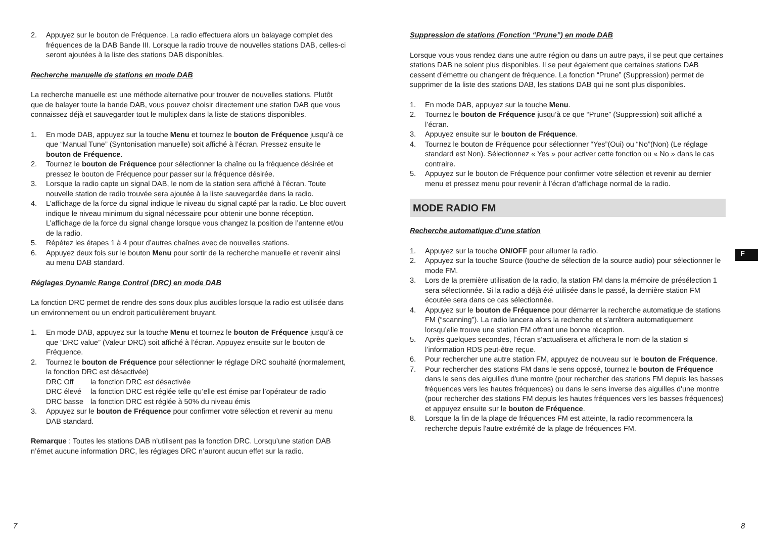2. Appuyez sur le bouton de Fréquence. La radio effectuera alors un balayage complet des fréquences de la DAB Bande III. Lorsque la radio trouve de nouvelles stations DAB, celles-ci seront ajoutées à la liste des stations DAB disponibles.
Recherche manuelle de stations en mode DAB
La recherche manuelle est une méthode alternative pour trouver de nouvelles stations. Plutôt que de balayer toute la bande DAB, vous pouvez choisir directement une station DAB que vous connaissez déjà et sauvegarder tout le multiplex dans la liste de stations disponibles.
1. En mode DAB, appuyez sur la touche Menu et tournez le bouton de Fréquence jusqu’à ce que “Manual Tune” (Syntonisation manuelle) soit affiché à l’écran. Pressez ensuite le bouton de Fréquence.
2. Tournez le bouton de Fréquence pour sélectionner la chaîne ou la fréquence désirée et pressez le bouton de Fréquence pour passer sur la fréquence désirée.
3. Lorsque la radio capte un signal DAB, le nom de la station sera affiché à l’écran. Toute nouvelle station de radio trouvée sera ajoutée à la liste sauvegardée dans la radio.
4. L’affichage de la force du signal indique le niveau du signal capté par la radio. Le bloc ouvert indique le niveau minimum du signal nécessaire pour obtenir une bonne réception. L’affichage de la force du signal change lorsque vous changez la position de l’antenne et/ou de la radio.
5. Répétez les étapes 1 à 4 pour d’autres chaînes avec de nouvelles stations.
6. Appuyez deux fois sur le bouton Menu pour sortir de la recherche manuelle et revenir ainsi au menu DAB standard.
Réglages Dynamic Range Control (DRC) en mode DAB
La fonction DRC permet de rendre des sons doux plus audibles lorsque la radio est utilisée dans un environnement ou un endroit particulièrement bruyant.
1. En mode DAB, appuyez sur la touche Menu et tournez le bouton de Fréquence jusqu’à ce que “DRC value” (Valeur DRC) soit affiché à l’écran. Appuyez ensuite sur le bouton de Fréquence.
2. Tournez le bouton de Fréquence pour sélectionner le réglage DRC souhaité (normalement, la fonction DRC est désactivée)
| DRC Off | la fonction DRC est désactivée |
| DRC élevé | la fonction DRC est réglée telle qu’elle est émise par l’opérateur de radio |
| DRC basse | la fonction DRC est réglée à 50% du niveau émis |
3. Appuyez sur le bouton de Fréquence pour confirmer votre sélection et revenir au menu DAB standard.
Remarque : Toutes les stations DAB n’utilisent pas la fonction DRC. Lorsqu’une station DAB n’émet aucune information DRC, les réglages DRC n’auront aucun effet sur la radio.
Suppression de stations (Fonction “Prune”) en mode DAB
Lorsque vous vous rendez dans une autre région ou dans un autre pays, il se peut que certaines stations DAB ne soient plus disponibles. Il se peut également que certaines stations DAB cessent d’émettre ou changent de fréquence. La fonction “Prune” (Suppression) permet de supprimer de la liste des stations DAB, les stations DAB qui ne sont plus disponibles.
1. En mode DAB, appuyez sur la touche Menu.
2. Tournez le bouton de Fréquence jusqu’à ce que “Prune” (Suppression) soit affiché a l’écran.
3. Appuyez ensuite sur le bouton de Fréquence.
4. Tournez le bouton de Fréquence pour sélectionner “Yes”(Oui) ou “No”(Non) (Le réglage standard est Non). Sélectionnez « Yes » pour activer cette fonction ou « No » dans le cas contraire.
5. Appuyez sur le bouton de Fréquence pour confirmer votre sélection et revenir au dernier menu et pressez menu pour revenir à l’écran d’affichage normal de la radio.
MODE RADIO FM
Recherche automatique d’une station
1. Appuyez sur la touche ON/OFF pour allumer la radio.
2. Appuyez sur la touche Source (touche de sélection de la source audio) pour sélectionner le mode FM.
3. Lors de la première utilisation de la radio, la station FM dans la mémoire de présélection 1 sera sélectionnée. Si la radio a déjà été utilisée dans le passé, la dernière station FM écoutée sera dans ce cas sélectionnée.
4. Appuyez sur le bouton de Fréquence pour démarrer la recherche automatique de stations FM (“scanning”). La radio lancera alors la recherche et s'arrêtera automatiquement lorsqu’elle trouve une station FM offrant une bonne réception.
5. Après quelques secondes, l’écran s’actualisera et affichera le nom de la station si l’information RDS peut-être reçue.
6. Pour rechercher une autre station FM, appuyez de nouveau sur le bouton de Fréquence.
7. Pour rechercher des stations FM dans le sens opposé, tournez le bouton de Fréquence dans le sens des aiguilles d'une montre (pour rechercher des stations FM depuis les basses fréquences vers les hautes fréquences) ou dans le sens inverse des aiguilles d'une montre (pour rechercher des stations FM depuis les hautes fréquences vers les basses fréquences) et appuyez ensuite sur le bouton de Fréquence.
8. Lorsque la fin de la plage de fréquences FM est atteinte, la radio recommencera la recherche depuis l'autre extrémité de la plage de fréquences FM.
F
7 8